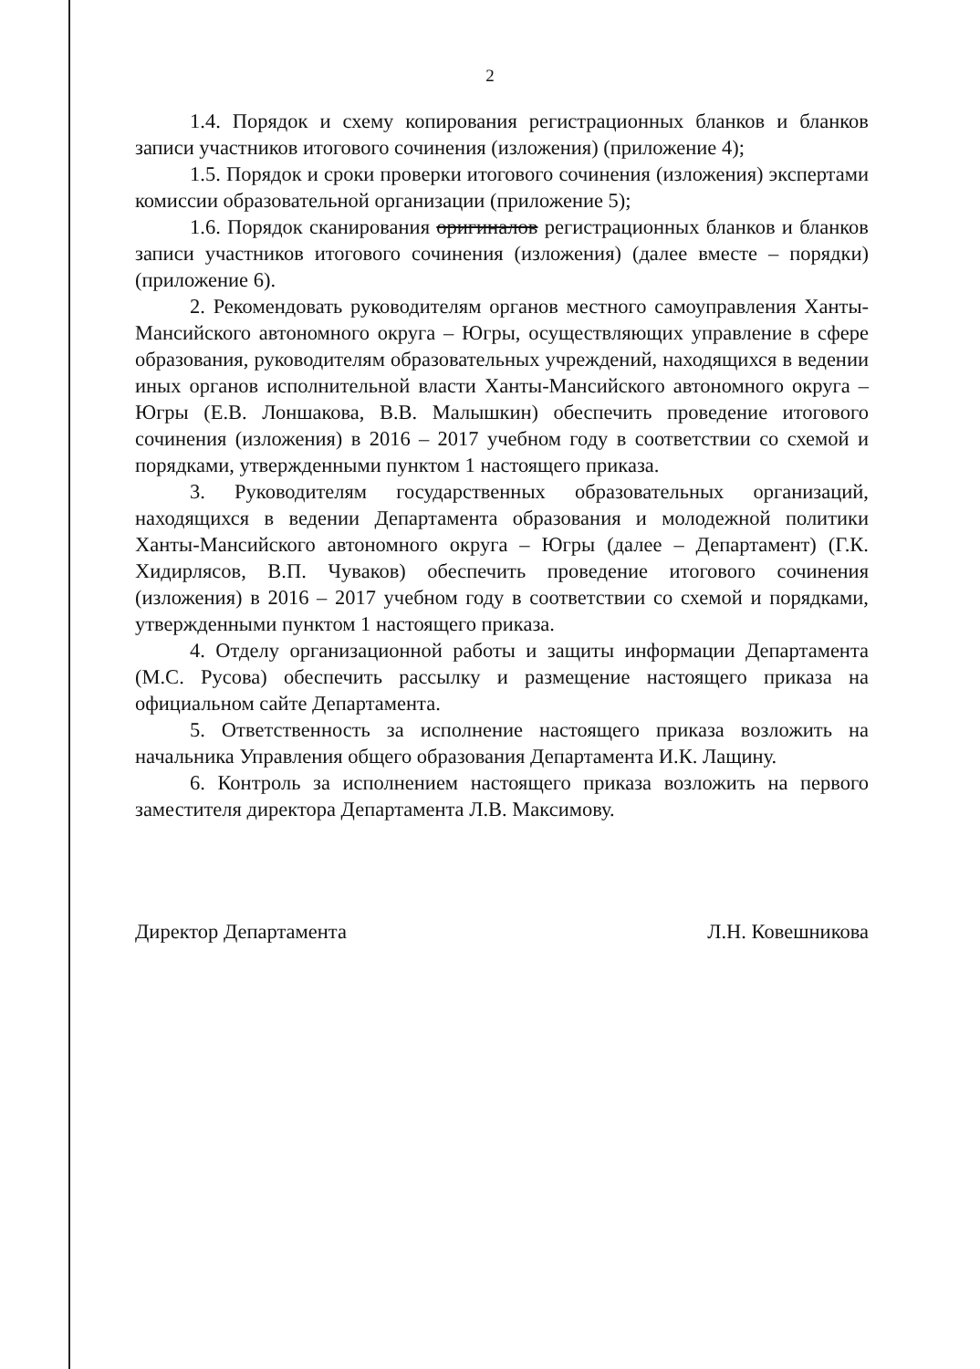2
1.4. Порядок и схему копирования регистрационных бланков и бланков записи участников итогового сочинения (изложения) (приложение 4);
1.5. Порядок и сроки проверки итогового сочинения (изложения) экспертами комиссии образовательной организации (приложение 5);
1.6. Порядок сканирования оригиналов регистрационных бланков и бланков записи участников итогового сочинения (изложения) (далее вместе – порядки) (приложение 6).
2. Рекомендовать руководителям органов местного самоуправления Ханты-Мансийского автономного округа – Югры, осуществляющих управление в сфере образования, руководителям образовательных учреждений, находящихся в ведении иных органов исполнительной власти Ханты-Мансийского автономного округа – Югры (Е.В. Лоншакова, В.В. Малышкин) обеспечить проведение итогового сочинения (изложения) в 2016 – 2017 учебном году в соответствии со схемой и порядками, утвержденными пунктом 1 настоящего приказа.
3. Руководителям государственных образовательных организаций, находящихся в ведении Департамента образования и молодежной политики Ханты-Мансийского автономного округа – Югры (далее – Департамент) (Г.К. Хидирлясов, В.П. Чуваков) обеспечить проведение итогового сочинения (изложения) в 2016 – 2017 учебном году в соответствии со схемой и порядками, утвержденными пунктом 1 настоящего приказа.
4. Отделу организационной работы и защиты информации Департамента (М.С. Русова) обеспечить рассылку и размещение настоящего приказа на официальном сайте Департамента.
5. Ответственность за исполнение настоящего приказа возложить на начальника Управления общего образования Департамента И.К. Лащину.
6. Контроль за исполнением настоящего приказа возложить на первого заместителя директора Департамента Л.В. Максимову.
Директор Департамента Л.Н. Ковешникова